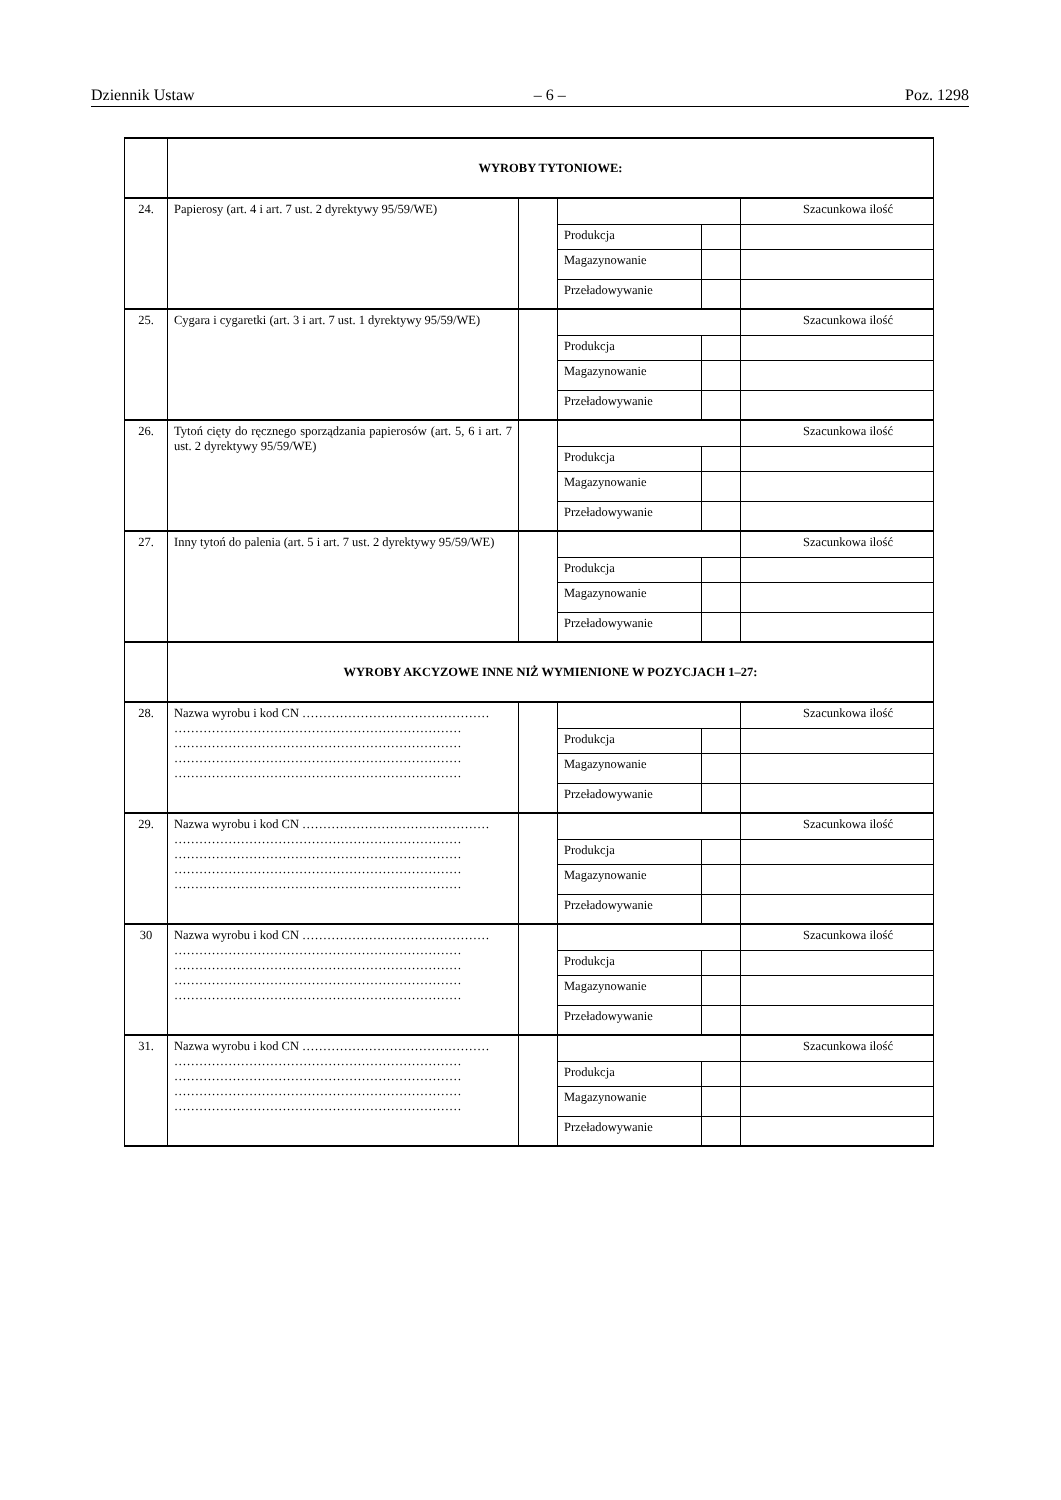Dziennik Ustaw – 6 – Poz. 1298
| | WYROBY TYTONIOWE: | | | | |
| 24. | Papierosy (art. 4 i art. 7 ust. 2 dyrektywy 95/59/WE) | | | | Szacunkowa ilość |
| | | | Produkcja | | |
| | | | Magazynowanie | | |
| | | | Przeładowywanie | | |
| 25. | Cygara i cygaretki (art. 3 i art. 7 ust. 1 dyrektywy 95/59/WE) | | | | Szacunkowa ilość |
| | | | Produkcja | | |
| | | | Magazynowanie | | |
| | | | Przeładowywanie | | |
| 26. | Tytoń cięty do ręcznego sporządzania papierosów (art. 5, 6 i art. 7 ust. 2 dyrektywy 95/59/WE) | | | | Szacunkowa ilość |
| | | | Produkcja | | |
| | | | Magazynowanie | | |
| | | | Przeładowywanie | | |
| 27. | Inny tytoń do palenia (art. 5 i art. 7 ust. 2 dyrektywy 95/59/WE) | | | | Szacunkowa ilość |
| | | | Produkcja | | |
| | | | Magazynowanie | | |
| | | | Przeładowywanie | | |
| | WYROBY AKCYZOWE INNE NIŻ WYMIENIONE W POZYCJACH 1–27: | | | | |
| 28. | Nazwa wyrobu i kod CN ……………………………………… …………………………………………………………… …………………………………………………………… …………………………………………………………… …………………………………………………………… | | | | Szacunkowa ilość |
| | | | Produkcja | | |
| | | | Magazynowanie | | |
| | | | Przeładowywanie | | |
| 29. | Nazwa wyrobu i kod CN ……………………………………… …………………………………………………………… …………………………………………………………… …………………………………………………………… …………………………………………………………… | | | | Szacunkowa ilość |
| | | | Produkcja | | |
| | | | Magazynowanie | | |
| | | | Przeładowywanie | | |
| 30 | Nazwa wyrobu i kod CN ……………………………………… …………………………………………………………… …………………………………………………………… …………………………………………………………… …………………………………………………………… | | | | Szacunkowa ilość |
| | | | Produkcja | | |
| | | | Magazynowanie | | |
| | | | Przeładowywanie | | |
| 31. | Nazwa wyrobu i kod CN ……………………………………… …………………………………………………………… …………………………………………………………… …………………………………………………………… …………………………………………………………… | | | | Szacunkowa ilość |
| | | | Produkcja | | |
| | | | Magazynowanie | | |
| | | | Przeładowywanie | | |